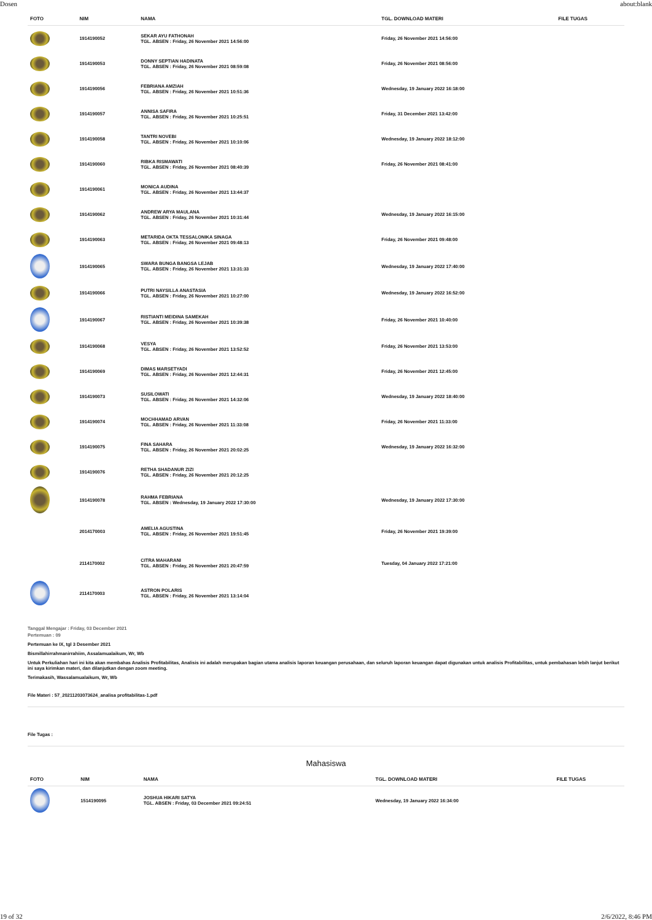Dosen about:blank
| FOTO | NIM | NAMA | TGL. DOWNLOAD MATERI | FILE TUGAS |
| --- | --- | --- | --- | --- |
| | 1914190052 | SEKAR AYU FATHONAH TGL. ABSEN : Friday, 26 November 2021 14:56:00 | Friday, 26 November 2021 14:56:00 | |
| | 1914190053 | DONNY SEPTIAN HADINATA TGL. ABSEN : Friday, 26 November 2021 08:59:08 | Friday, 26 November 2021 08:56:00 | |
| | 1914190056 | FEBRIANA AMZIAH TGL. ABSEN : Friday, 26 November 2021 10:51:36 | Wednesday, 19 January 2022 16:18:00 | |
| | 1914190057 | ANNISA SAFIRA TGL. ABSEN : Friday, 26 November 2021 10:25:51 | Friday, 31 December 2021 13:42:00 | |
| | 1914190058 | TANTRI NOVEBI TGL. ABSEN : Friday, 26 November 2021 10:10:06 | Wednesday, 19 January 2022 18:12:00 | |
| | 1914190060 | RIBKA RISMAWATI TGL. ABSEN : Friday, 26 November 2021 08:40:39 | Friday, 26 November 2021 08:41:00 | |
| | 1914190061 | MONICA AUDINA TGL. ABSEN : Friday, 26 November 2021 13:44:37 | | |
| | 1914190062 | ANDREW ARYA MAULANA TGL. ABSEN : Friday, 26 November 2021 10:31:44 | Wednesday, 19 January 2022 16:15:00 | |
| | 1914190063 | METARIDA OKTA TESSALONIKA SINAGA TGL. ABSEN : Friday, 26 November 2021 09:48:13 | Friday, 26 November 2021 09:48:00 | |
| | 1914190065 | SWARA BUNGA BANGSA LEJAB TGL. ABSEN : Friday, 26 November 2021 13:31:33 | Wednesday, 19 January 2022 17:40:00 | |
| | 1914190066 | PUTRI NAYSILLA ANASTASIA TGL. ABSEN : Friday, 26 November 2021 10:27:00 | Wednesday, 19 January 2022 16:52:00 | |
| | 1914190067 | RISTIANTI MEIDINA SAMEKAH TGL. ABSEN : Friday, 26 November 2021 10:39:38 | Friday, 26 November 2021 10:40:00 | |
| | 1914190068 | VESYA TGL. ABSEN : Friday, 26 November 2021 13:52:52 | Friday, 26 November 2021 13:53:00 | |
| | 1914190069 | DIMAS MARSETYADI TGL. ABSEN : Friday, 26 November 2021 12:44:31 | Friday, 26 November 2021 12:45:00 | |
| | 1914190073 | SUSILOWATI TGL. ABSEN : Friday, 26 November 2021 14:32:06 | Wednesday, 19 January 2022 18:40:00 | |
| | 1914190074 | MOCHHAMAD ARVAN TGL. ABSEN : Friday, 26 November 2021 11:33:08 | Friday, 26 November 2021 11:33:00 | |
| | 1914190075 | FINA SAHARA TGL. ABSEN : Friday, 26 November 2021 20:02:25 | Wednesday, 19 January 2022 16:32:00 | |
| | 1914190076 | RETHA SHADANUR ZIZI TGL. ABSEN : Friday, 26 November 2021 20:12:25 | | |
| | 1914190078 | RAHMA FEBRIANA TGL. ABSEN : Wednesday, 19 January 2022 17:30:00 | Wednesday, 19 January 2022 17:30:00 | |
| | 2014170003 | AMELIA AGUSTINA TGL. ABSEN : Friday, 26 November 2021 19:51:45 | Friday, 26 November 2021 19:39:00 | |
| | 2114170002 | CITRA MAHARANI TGL. ABSEN : Friday, 26 November 2021 20:47:59 | Tuesday, 04 January 2022 17:21:00 | |
| | 2114170003 | ASTRON POLARIS TGL. ABSEN : Friday, 26 November 2021 13:14:04 | | |
Tanggal Mengajar : Friday, 03 December 2021
Pertemuan : 09
Pertemuan ke IX, tgl 3 Desember 2021
Bismillahirrahmanirrahiim, Assalamualaikum, Wr, Wb
Untuk Perkuliahan hari ini kita akan membahas Analisis Profitabilitas, Analisis ini adalah merupakan bagian utama analisis laporan keuangan perusahaan, dan seluruh laporan keuangan dapat digunakan untuk analisis Profitabilitas, untuk pembahasan lebih lanjut berikut ini saya kirimkan materi, dan dilanjutkan dengan zoom meeting.
Terimakasih, Wassalamualaikum, Wr, Wb
File Materi : 57_20211203073624_analisa profitabilitas-1.pdf
File Tugas :
Mahasiswa
| FOTO | NIM | NAMA | TGL. DOWNLOAD MATERI | FILE TUGAS |
| --- | --- | --- | --- | --- |
| | 1514190095 | JOSHUA HIKARI SATYA TGL. ABSEN : Friday, 03 December 2021 09:24:51 | Wednesday, 19 January 2022 16:34:00 | |
19 of 32 2/6/2022, 8:46 PM